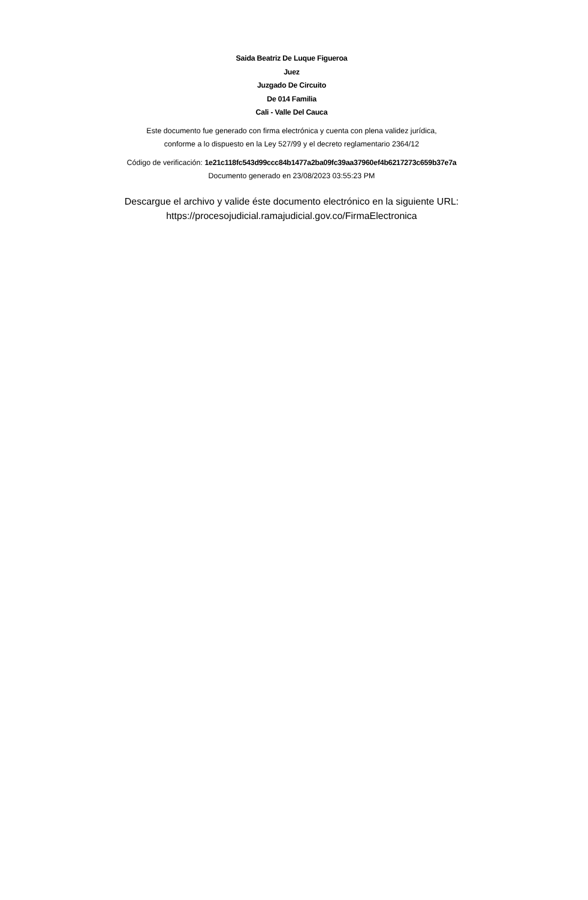Saida Beatriz De Luque Figueroa
Juez
Juzgado De Circuito
De 014 Familia
Cali - Valle Del Cauca
Este documento fue generado con firma electrónica y cuenta con plena validez jurídica,
conforme a lo dispuesto en la Ley 527/99 y el decreto reglamentario 2364/12
Código de verificación: 1e21c118fc543d99ccc84b1477a2ba09fc39aa37960ef4b6217273c659b37e7a
Documento generado en 23/08/2023 03:55:23 PM
Descargue el archivo y valide éste documento electrónico en la siguiente URL:
https://procesojudicial.ramajudicial.gov.co/FirmaElectronica